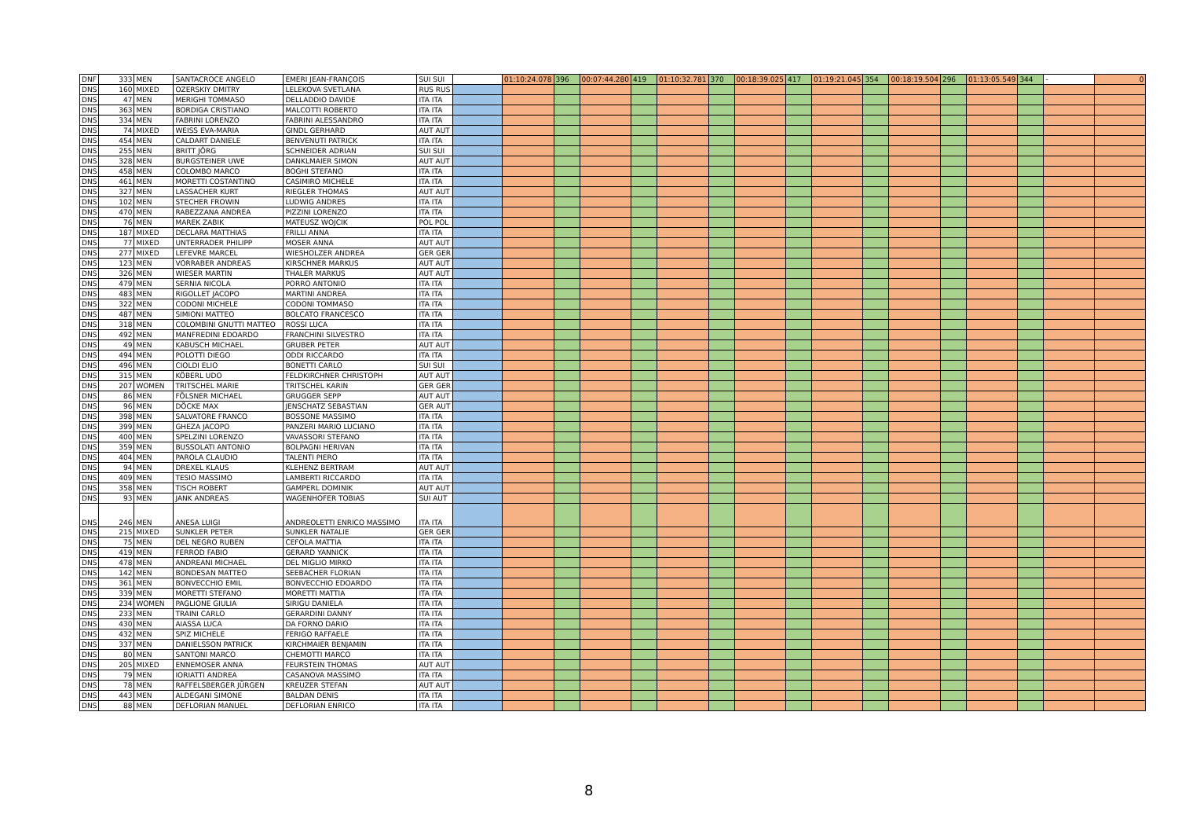| DNF | 333 | MEN | SANTACROCE ANGELO | EMERI JEAN-FRANÇOIS | SUI SUI | | 01:10:24.078 | 396 | 00:07:44.280 | 419 | 01:10:32.781 | 370 | 00:18:39.025 | 417 | 01:19:21.045 | 354 | 00:18:19.504 | 296 | 01:13:05.549 | 344 | - | 0 |
| DNS | 160 | MIXED | OZERSKIY DMITRY | LELEKOVA SVETLANA | RUS RUS | | | | | | | | | | | | | | | | | |
| DNS | 47 | MEN | MERIGHI TOMMASO | DELLADDIO DAVIDE | ITA ITA | | | | | | | | | | | | | | | | | |
| DNS | 363 | MEN | BORDIGA CRISTIANO | MALCOTTI ROBERTO | ITA ITA | | | | | | | | | | | | | | | | | |
| DNS | 334 | MEN | FABRINI LORENZO | FABRINI ALESSANDRO | ITA ITA | | | | | | | | | | | | | | | | | |
| DNS | 74 | MIXED | WEISS EVA-MARIA | GINDL GERHARD | AUT AUT | | | | | | | | | | | | | | | | | |
| DNS | 454 | MEN | CALDART DANIELE | BENVENUTI PATRICK | ITA ITA | | | | | | | | | | | | | | | | | |
| DNS | 255 | MEN | BRITT JÖRG | SCHNEIDER ADRIAN | SUI SUI | | | | | | | | | | | | | | | | | |
| DNS | 328 | MEN | BURGSTEINER UWE | DANKLMAIER SIMON | AUT AUT | | | | | | | | | | | | | | | | | |
| DNS | 458 | MEN | COLOMBO MARCO | BOGHI STEFANO | ITA ITA | | | | | | | | | | | | | | | | | |
| DNS | 461 | MEN | MORETTI COSTANTINO | CASIMIRO MICHELE | ITA ITA | | | | | | | | | | | | | | | | | |
| DNS | 327 | MEN | LASSACHER KURT | RIEGLER THOMAS | AUT AUT | | | | | | | | | | | | | | | | | |
| DNS | 102 | MEN | STECHER FROWIN | LUDWIG ANDRES | ITA ITA | | | | | | | | | | | | | | | | | |
| DNS | 470 | MEN | RABEZZANA ANDREA | PIZZINI LORENZO | ITA ITA | | | | | | | | | | | | | | | | | |
| DNS | 76 | MEN | MAREK ZABIK | MATEUSZ WOJCIK | POL POL | | | | | | | | | | | | | | | | | |
| DNS | 187 | MIXED | DECLARA MATTHIAS | FRILLI ANNA | ITA ITA | | | | | | | | | | | | | | | | | |
| DNS | 77 | MIXED | UNTERRADER PHILIPP | MOSER ANNA | AUT AUT | | | | | | | | | | | | | | | | | |
| DNS | 277 | MIXED | LEFEVRE MARCEL | WIESHOLZER ANDREA | GER GER | | | | | | | | | | | | | | | | | |
| DNS | 123 | MEN | VORRABER ANDREAS | KIRSCHNER MARKUS | AUT AUT | | | | | | | | | | | | | | | | | |
| DNS | 326 | MEN | WIESER MARTIN | THALER MARKUS | AUT AUT | | | | | | | | | | | | | | | | | |
| DNS | 479 | MEN | SERNIA NICOLA | PORRO ANTONIO | ITA ITA | | | | | | | | | | | | | | | | | |
| DNS | 483 | MEN | RIGOLLET JACOPO | MARTINI ANDREA | ITA ITA | | | | | | | | | | | | | | | | | |
| DNS | 322 | MEN | CODONI MICHELE | CODONI TOMMASO | ITA ITA | | | | | | | | | | | | | | | | | |
| DNS | 487 | MEN | SIMIONI MATTEO | BOLCATO FRANCESCO | ITA ITA | | | | | | | | | | | | | | | | | |
| DNS | 318 | MEN | COLOMBINI GNUTTI MATTEO | ROSSI LUCA | ITA ITA | | | | | | | | | | | | | | | | | |
| DNS | 492 | MEN | MANFREDINI EDOARDO | FRANCHINI SILVESTRO | ITA ITA | | | | | | | | | | | | | | | | | |
| DNS | 49 | MEN | KABUSCH MICHAEL | GRUBER PETER | AUT AUT | | | | | | | | | | | | | | | | | |
| DNS | 494 | MEN | POLOTTI DIEGO | ODDI RICCARDO | ITA ITA | | | | | | | | | | | | | | | | | |
| DNS | 496 | MEN | CIOLDI ELIO | BONETTI CARLO | SUI SUI | | | | | | | | | | | | | | | | | |
| DNS | 315 | MEN | KÖBERL UDO | FELDKIRCHNER CHRISTOPH | AUT AUT | | | | | | | | | | | | | | | | | |
| DNS | 207 | WOMEN | TRITSCHEL MARIE | TRITSCHEL KARIN | GER GER | | | | | | | | | | | | | | | | | |
| DNS | 86 | MEN | FÖLSNER MICHAEL | GRUGGER SEPP | AUT AUT | | | | | | | | | | | | | | | | | |
| DNS | 96 | MEN | DÖCKE MAX | JENSCHATZ SEBASTIAN | GER AUT | | | | | | | | | | | | | | | | | |
| DNS | 398 | MEN | SALVATORE FRANCO | BOSSONE MASSIMO | ITA ITA | | | | | | | | | | | | | | | | | |
| DNS | 399 | MEN | GHEZA JACOPO | PANZERI MARIO LUCIANO | ITA ITA | | | | | | | | | | | | | | | | | |
| DNS | 400 | MEN | SPELZINI LORENZO | VAVASSORI STEFANO | ITA ITA | | | | | | | | | | | | | | | | | |
| DNS | 359 | MEN | BUSSOLATI ANTONIO | BOLPAGNI HERIVAN | ITA ITA | | | | | | | | | | | | | | | | | |
| DNS | 404 | MEN | PAROLA CLAUDIO | TALENTI PIERO | ITA ITA | | | | | | | | | | | | | | | | | |
| DNS | 94 | MEN | DREXEL KLAUS | KLEHENZ BERTRAM | AUT AUT | | | | | | | | | | | | | | | | | |
| DNS | 409 | MEN | TESIO MASSIMO | LAMBERTI RICCARDO | ITA ITA | | | | | | | | | | | | | | | | | |
| DNS | 358 | MEN | TISCH ROBERT | GAMPERL DOMINIK | AUT AUT | | | | | | | | | | | | | | | | | |
| DNS | 93 | MEN | JANK ANDREAS | WAGENHOFER TOBIAS | SUI AUT | | | | | | | | | | | | | | | | | |
| DNS | 246 | MEN | ANESA LUIGI | ANDREOLETTI ENRICO MASSIMO | ITA ITA | | | | | | | | | | | | | | | | | |
| DNS | 215 | MIXED | SUNKLER PETER | SUNKLER NATALIE | GER GER | | | | | | | | | | | | | | | | | |
| DNS | 75 | MEN | DEL NEGRO RUBEN | CEFOLA MATTIA | ITA ITA | | | | | | | | | | | | | | | | | |
| DNS | 419 | MEN | FERROD FABIO | GERARD YANNICK | ITA ITA | | | | | | | | | | | | | | | | | |
| DNS | 478 | MEN | ANDREANI MICHAEL | DEL MIGLIO MIRKO | ITA ITA | | | | | | | | | | | | | | | | | |
| DNS | 142 | MEN | BONDESAN MATTEO | SEEBACHER FLORIAN | ITA ITA | | | | | | | | | | | | | | | | | |
| DNS | 361 | MEN | BONVECCHIO EMIL | BONVECCHIO EDOARDO | ITA ITA | | | | | | | | | | | | | | | | | |
| DNS | 339 | MEN | MORETTI STEFANO | MORETTI MATTIA | ITA ITA | | | | | | | | | | | | | | | | | |
| DNS | 234 | WOMEN | PAGLIONE GIULIA | SIRIGU DANIELA | ITA ITA | | | | | | | | | | | | | | | | | |
| DNS | 233 | MEN | TRAINI CARLO | GERARDINI DANNY | ITA ITA | | | | | | | | | | | | | | | | | |
| DNS | 430 | MEN | AIASSA LUCA | DA FORNO DARIO | ITA ITA | | | | | | | | | | | | | | | | | |
| DNS | 432 | MEN | SPIZ MICHELE | FERIGO RAFFAELE | ITA ITA | | | | | | | | | | | | | | | | | |
| DNS | 337 | MEN | DANIELSSON PATRICK | KIRCHMAIER BENJAMIN | ITA ITA | | | | | | | | | | | | | | | | | |
| DNS | 80 | MEN | SANTONI MARCO | CHEMOTTI MARCO | ITA ITA | | | | | | | | | | | | | | | | | |
| DNS | 205 | MIXED | ENNEMOSER ANNA | FEURSTEIN THOMAS | AUT AUT | | | | | | | | | | | | | | | | | |
| DNS | 79 | MEN | IORIATTI ANDREA | CASANOVA MASSIMO | ITA ITA | | | | | | | | | | | | | | | | | |
| DNS | 78 | MEN | RAFFELSBERGER JÜRGEN | KREUZER STEFAN | AUT AUT | | | | | | | | | | | | | | | | | |
| DNS | 443 | MEN | ALDEGANI SIMONE | BALDAN DENIS | ITA ITA | | | | | | | | | | | | | | | | | |
| DNS | 88 | MEN | DEFLORIAN MANUEL | DEFLORIAN ENRICO | ITA ITA | | | | | | | | | | | | | | | | | |
8